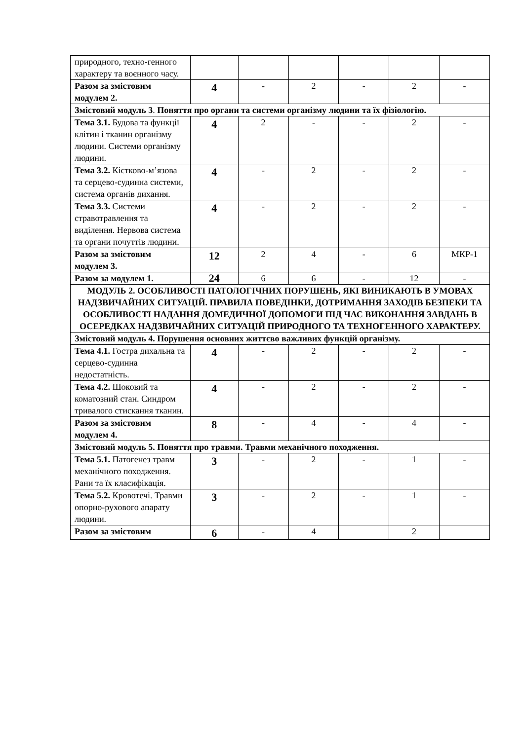| природного, техно-генного характеру та воєнного часу. | | | | | | |
| Разом за змістовим модулем 2. | 4 | - | 2 | - | 2 | - |
| Змістовий модуль 3 . Поняття про органи та системи організму людини та їх фізіологію. | | | | | | |
| Тема 3.1. Будова та функції клітин і тканин організму людини. Системи організму людини. | 4 | 2 | - | - | 2 | - |
| Тема 3.2. Кістково-м’язова та серцево-судинна системи, система органів дихання. | 4 | - | 2 | - | 2 | - |
| Тема 3.3. Системи стравотравлення та виділення. Нервова система та органи почуттів людини. | 4 | - | 2 | - | 2 | - |
| Разом за змістовим модулем 3. | 12 | 2 | 4 | - | 6 | МКР-1 |
| Разом за модулем 1. | 24 | 6 | 6 | - | 12 | - |
| МОДУЛЬ 2. ОСОБЛИВОСТІ ПАТОЛОГІЧНИХ ПОРУШЕНЬ, ЯКІ ВИНИКАЮТЬ В УМОВАХ НАДЗВИЧАЙНИХ СИТУАЦІЙ. ПРАВИЛА ПОВЕДІНКИ, ДОТРИМАННЯ ЗАХОДІВ БЕЗПЕКИ ТА ОСОБЛИВОСТІ НАДАННЯ ДОМЕДИЧНОЇ ДОПОМОГИ ПІД ЧАС ВИКОНАННЯ ЗАВДАНЬ В ОСЕРЕДКАХ НАДЗВИЧАЙНИХ СИТУАЦІЙ ПРИРОДНОГО ТА ТЕХНОГЕННОГО ХАРАКТЕРУ. | | | | | | |
| Змістовий модуль 4. Порушення основних життєво важливих функцій організму. | | | | | | |
| Тема 4.1. Гостра дихальна та серцево-судинна недостатність. | 4 | - | 2 | - | 2 | - |
| Тема 4.2. Шоковий та коматозний стан. Синдром тривалого стискання тканин. | 4 | - | 2 | - | 2 | - |
| Разом за змістовим модулем 4. | 8 | - | 4 | - | 4 | - |
| Змістовий модуль 5. Поняття про травми. Травми механічного походження. | | | | | | |
| Тема 5.1. Патогенез травм механічного походження. Рани та їх класифікація. | 3 | - | 2 | - | 1 | - |
| Тема 5.2. Кровотечі. Травми опорно-рухового апарату людини. | 3 | - | 2 | - | 1 | - |
| Разом за змістовим | 6 | - | 4 | | 2 | |